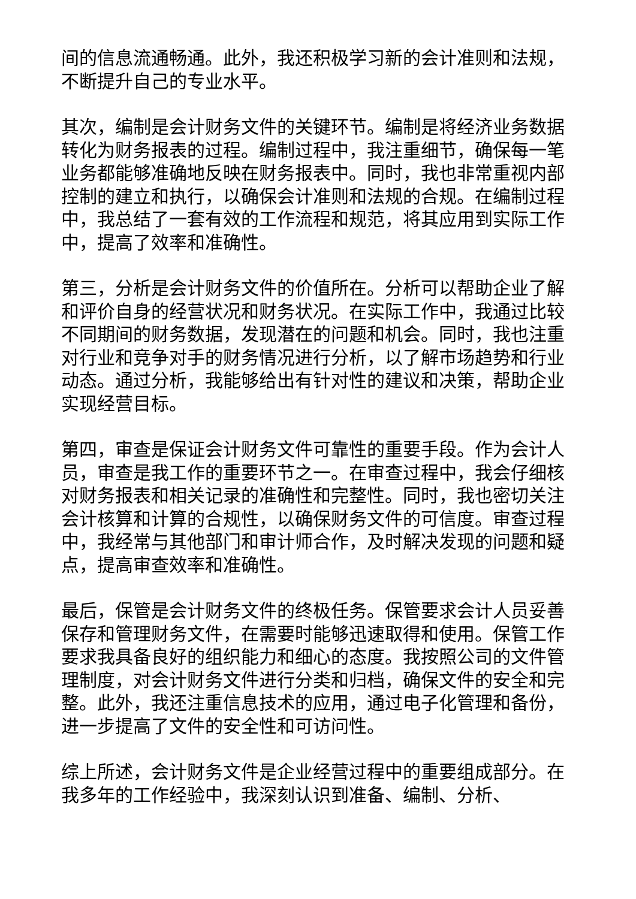间的信息流通畅通。此外，我还积极学习新的会计准则和法规，不断提升自己的专业水平。
其次，编制是会计财务文件的关键环节。编制是将经济业务数据转化为财务报表的过程。编制过程中，我注重细节，确保每一笔业务都能够准确地反映在财务报表中。同时，我也非常重视内部控制的建立和执行，以确保会计准则和法规的合规。在编制过程中，我总结了一套有效的工作流程和规范，将其应用到实际工作中，提高了效率和准确性。
第三，分析是会计财务文件的价值所在。分析可以帮助企业了解和评价自身的经营状况和财务状况。在实际工作中，我通过比较不同期间的财务数据，发现潜在的问题和机会。同时，我也注重对行业和竞争对手的财务情况进行分析，以了解市场趋势和行业动态。通过分析，我能够给出有针对性的建议和决策，帮助企业实现经营目标。
第四，审查是保证会计财务文件可靠性的重要手段。作为会计人员，审查是我工作的重要环节之一。在审查过程中，我会仔细核对财务报表和相关记录的准确性和完整性。同时，我也密切关注会计核算和计算的合规性，以确保财务文件的可信度。审查过程中，我经常与其他部门和审计师合作，及时解决发现的问题和疑点，提高审查效率和准确性。
最后，保管是会计财务文件的终极任务。保管要求会计人员妥善保存和管理财务文件，在需要时能够迅速取得和使用。保管工作要求我具备良好的组织能力和细心的态度。我按照公司的文件管理制度，对会计财务文件进行分类和归档，确保文件的安全和完整。此外，我还注重信息技术的应用，通过电子化管理和备份，进一步提高了文件的安全性和可访问性。
综上所述，会计财务文件是企业经营过程中的重要组成部分。在我多年的工作经验中，我深刻认识到准备、编制、分析、